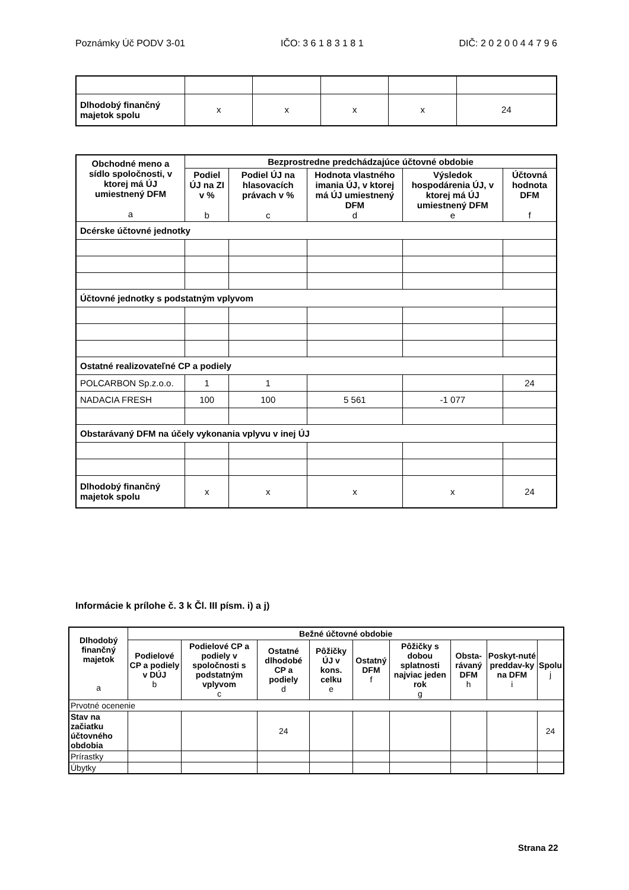Poznámky Úč PODV 3-01 IČO: 3 6 1 8 3 1 8 1 DIČ: 2 0 2 0 0 4 4 7 9 6
| Dlhodobý finančný majetok spolu | x | x | x | x | 24 |
| Obchodné meno a sídlo spoločnosti, v ktorej má ÚJ umiestnený DFM a | Bezprostredne predchádzajúce účtovné obdobie | | | | |
| --- | --- | --- | --- | --- | --- |
| | Podiel ÚJ na ZI v % b | Podiel ÚJ na hlasovacích právach v % c | Hodnota vlastného imania ÚJ, v ktorej má ÚJ umiestnený DFM d | Výsledok hospodárenia ÚJ, v ktorej má ÚJ umiestnený DFM e | Účtovná hodnota DFM f |
| Dcérske účtovné jednotky | | | | | |
| Účtovné jednotky s podstatným vplyvom | | | | | |
| Ostatné realizovateľné CP a podiely | | | | | |
| POLCARBON Sp.z.o.o. | 1 | 1 | | | 24 |
| NADACIA FRESH | 100 | 100 | 5 561 | -1 077 | |
| Obstarávaný DFM na účely vykonania vplyvu v inej ÚJ | | | | | |
| Dlhodobý finančný majetok spolu | x | x | x | x | 24 |
Informácie k prílohe č. 3 k Čl. III písm. i) a j)
| Dlhodobý finančný majetok a | Bežné účtovné obdobie | | | | | | | | |
| --- | --- | --- | --- | --- | --- | --- | --- | --- | --- |
| | Podielové CP a podiely v DÚJ b | Podielové CP a podiely v spoločnosti s podstatným vplyvom c | Ostatné dlhodobé CP a podiely d | Pôžičky ÚJ v kons. celku e | Ostatný DFM f | Pôžičky s dobou splatnosti najviac jeden rok g | Obsta-rávaný DFM h | Poskyt-nuté preddav-ky na DFM i | Spolu j |
| Prvotné ocenenie | | | | | | | | | |
| Stav na začiatku účtovného obdobia | | | 24 | | | | | | 24 |
| Prírastky | | | | | | | | | |
| Úbytky | | | | | | | | | |
Strana 22